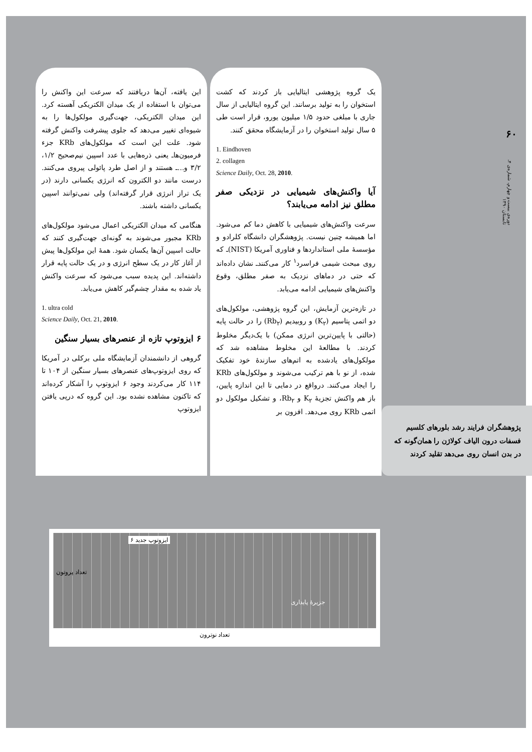۶۰
دوره‌ی بیست و چهارم، شماره‌ی ۴، تابستان ۱۳۹۰
پژوهشگران فرایند رشد بلورهای کلسیم فسفات درون الیاف کولاژن را همان‌گونه که در بدن انسان روی می‌دهد تقلید کردند
یک گروه پژوهشی ایتالیایی باز کردند که کشت استخوان را به تولید برسانند. این گروه ایتالیایی از سال جاری با مبلغی حدود ۱/۵ میلیون یورو، قرار است طی ۵ سال تولید استخوان را در آزمایشگاه محقق کنند.
1. Eindhoven
2. collagen
Science Daily, Oct. 28, 2010.
آیا واکنش‌های شیمیایی در نزدیکی صفر مطلق نیز ادامه می‌یابند؟
سرعت واکنش‌های شیمیایی با کاهش دما کم می‌شود. اما همیشه چنین نیست. پژوهشگران دانشگاه کلرادو و مؤسسهٔ ملی استانداردها و فناوری آمریکا (NIST)ـ که روی مبحث شیمی فراسرد<sup>۱</sup> کار می‌کنندـ نشان داده‌اند که حتی در دماهای نزدیک به صفر مطلق، وقوع واکنش‌های شیمیایی ادامه می‌یابد.
در تازه‌ترین آزمایش، این گروه پژوهشی، مولکول‌های دو اتمی پتاسیم (K<sub>۲</sub>) و روبیدیم (Rb<sub>۲</sub>) را در حالت پایه (حالتی با پایین‌ترین انرژی ممکن) با یک‌دیگر مخلوط کردند. با مطالعهٔ این مخلوط مشاهده شد که مولکول‌های یادشده به اتم‌های سازندهٔ خود تفکیک شده، از نو با هم ترکیب می‌شوند و مولکول‌های KRb را ایجاد می‌کنند. درواقع در دمایی تا این اندازه پایین، باز هم واکنش تجزیهٔ K<sub>۲</sub> و Rb<sub>۲</sub>، و تشکیل مولکول دو اتمی KRb روی می‌دهد. افزون بر
این یافته، آن‌ها دریافتند که سرعت این واکنش را می‌توان با استفاده از یک میدان الکتریکی آهسته کرد. این میدان الکتریکی، جهت‌گیری مولکول‌ها را به شیوه‌ای تغییر می‌دهد که جلوی پیشرفت واکنش گرفته شود. علت این است که مولکول‌های KRb جزء فرمیون‌هاـ یعنی ذره‌هایی با عدد اسپین نیم‌صحیح ۱/۲، ۳/۲ و...ـ هستند و از اصل طرد پائولی پیروی می‌کنند. درست مانند دو الکترون که انرژی یکسانی دارند (در یک تراز انرژی قرار گرفته‌اند) ولی نمی‌توانند اسپین یکسانی داشته باشند.
هنگامی که میدان الکتریکی اعمال می‌شود مولکول‌های KRb مجبور می‌شوند به گونه‌ای جهت‌گیری کنند که حالت اسپین آن‌ها یکسان شود. همهٔ این مولکول‌ها پیش از آغاز کار در یک سطح انرژی و در یک حالت پایه قرار داشته‌اند. این پدیده سبب می‌شود که سرعت واکنش یاد شده به مقدار چشم‌گیر کاهش می‌یابد.
1. ultra cold
Science Daily, Oct. 21, 2010.
۶ ایزوتوپ تازه از عنصرهای بسیار سنگین
گروهی از دانشمندان آزمایشگاه ملی برکلی در آمریکا که روی ایزوتوپ‌های عنصرهای بسیار سنگین از ۱۰۴ تا ۱۱۴ کار می‌کردند وجود ۶ ایزوتوپ را آشکار کرده‌اند که تاکنون مشاهده نشده بود. این گروه که درپی یافتن ایزوتوپ
۶ ایزوتوپ جدید
جزیرهٔ پایداری
تعداد پروتون
تعداد نوترون